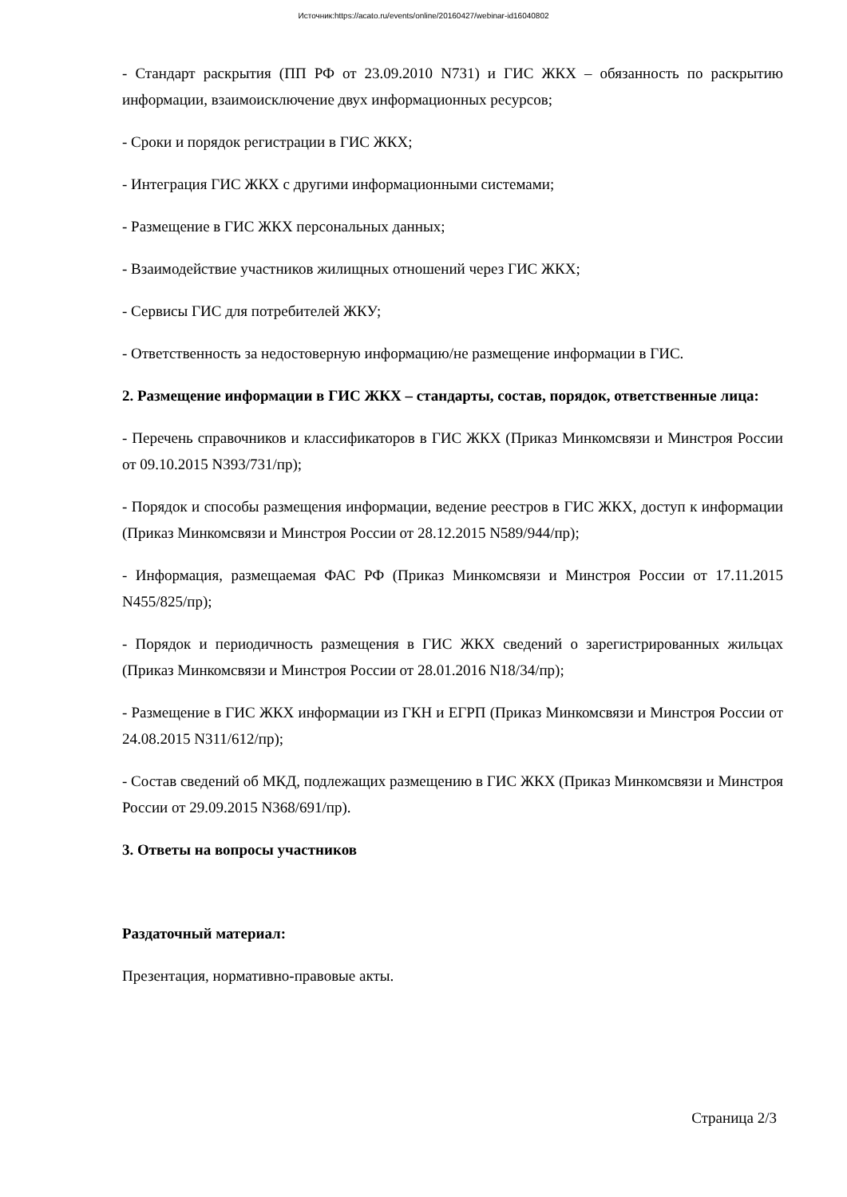Источник:https://acato.ru/events/online/20160427/webinar-id16040802
- Стандарт раскрытия (ПП РФ от 23.09.2010 N731) и ГИС ЖКХ – обязанность по раскрытию информации, взаимоисключение двух информационных ресурсов;
- Сроки и порядок регистрации в ГИС ЖКХ;
- Интеграция ГИС ЖКХ с другими информационными системами;
- Размещение в ГИС ЖКХ персональных данных;
- Взаимодействие участников жилищных отношений через ГИС ЖКХ;
- Сервисы ГИС для потребителей ЖКУ;
- Ответственность за недостоверную информацию/не размещение информации в ГИС.
2. Размещение информации в ГИС ЖКХ – стандарты, состав, порядок, ответственные лица:
- Перечень справочников и классификаторов в ГИС ЖКХ (Приказ Минкомсвязи и Минстроя России от 09.10.2015 N393/731/пр);
- Порядок и способы размещения информации, ведение реестров в ГИС ЖКХ, доступ к информации (Приказ Минкомсвязи и Минстроя России от 28.12.2015 N589/944/пр);
- Информация, размещаемая ФАС РФ (Приказ Минкомсвязи и Минстроя России от 17.11.2015 N455/825/пр);
- Порядок и периодичность размещения в ГИС ЖКХ сведений о зарегистрированных жильцах (Приказ Минкомсвязи и Минстроя России от 28.01.2016 N18/34/пр);
- Размещение в ГИС ЖКХ информации из ГКН и ЕГРП (Приказ Минкомсвязи и Минстроя России от 24.08.2015 N311/612/пр);
- Состав сведений об МКД, подлежащих размещению в ГИС ЖКХ (Приказ Минкомсвязи и Минстроя России от 29.09.2015 N368/691/пр).
3. Ответы на вопросы участников
Раздаточный материал:
Презентация, нормативно-правовые акты.
Страница 2/3